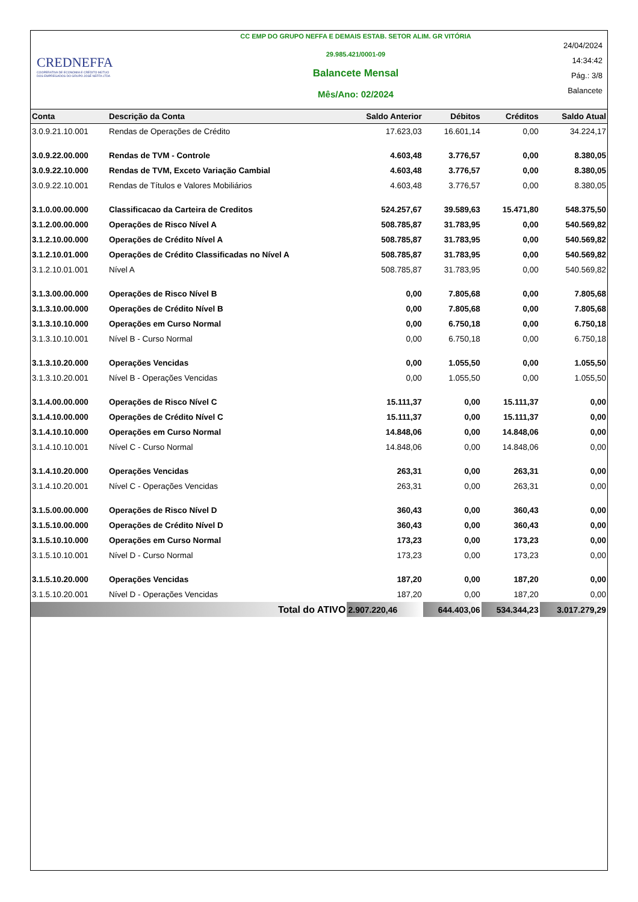CREDNEFFA
COOPERATIVA DE ECONOMIA E CRÉDITO MÚTUO
DOS EMPREGADOS DO GRUPO JOSÉ NEFFA LTDA
CC EMP DO GRUPO NEFFA E DEMAIS ESTAB. SETOR ALIM. GR VITÓRIA
29.985.421/0001-09
Balancete Mensal
Mês/Ano: 02/2024
24/04/2024
14:34:42
Pág.: 3/8
Balancete
| Conta | Descrição da Conta | Saldo Anterior | Débitos | Créditos | Saldo Atual |
| --- | --- | --- | --- | --- | --- |
| 3.0.9.21.10.001 | Rendas de Operações de Crédito | 17.623,03 | 16.601,14 | 0,00 | 34.224,17 |
| 3.0.9.22.00.000 | Rendas de TVM - Controle | 4.603,48 | 3.776,57 | 0,00 | 8.380,05 |
| 3.0.9.22.10.000 | Rendas de TVM, Exceto Variação Cambial | 4.603,48 | 3.776,57 | 0,00 | 8.380,05 |
| 3.0.9.22.10.001 | Rendas de Títulos e Valores Mobiliários | 4.603,48 | 3.776,57 | 0,00 | 8.380,05 |
| 3.1.0.00.00.000 | Classificacao da Carteira de Creditos | 524.257,67 | 39.589,63 | 15.471,80 | 548.375,50 |
| 3.1.2.00.00.000 | Operações de Risco Nível A | 508.785,87 | 31.783,95 | 0,00 | 540.569,82 |
| 3.1.2.10.00.000 | Operações de Crédito Nível A | 508.785,87 | 31.783,95 | 0,00 | 540.569,82 |
| 3.1.2.10.01.000 | Operações de Crédito Classificadas no Nível A | 508.785,87 | 31.783,95 | 0,00 | 540.569,82 |
| 3.1.2.10.01.001 | Nível A | 508.785,87 | 31.783,95 | 0,00 | 540.569,82 |
| 3.1.3.00.00.000 | Operações de Risco Nível B | 0,00 | 7.805,68 | 0,00 | 7.805,68 |
| 3.1.3.10.00.000 | Operações de Crédito Nível B | 0,00 | 7.805,68 | 0,00 | 7.805,68 |
| 3.1.3.10.10.000 | Operações em Curso Normal | 0,00 | 6.750,18 | 0,00 | 6.750,18 |
| 3.1.3.10.10.001 | Nível B - Curso Normal | 0,00 | 6.750,18 | 0,00 | 6.750,18 |
| 3.1.3.10.20.000 | Operações Vencidas | 0,00 | 1.055,50 | 0,00 | 1.055,50 |
| 3.1.3.10.20.001 | Nível B - Operações Vencidas | 0,00 | 1.055,50 | 0,00 | 1.055,50 |
| 3.1.4.00.00.000 | Operações de Risco Nível C | 15.111,37 | 0,00 | 15.111,37 | 0,00 |
| 3.1.4.10.00.000 | Operações de Crédito Nível C | 15.111,37 | 0,00 | 15.111,37 | 0,00 |
| 3.1.4.10.10.000 | Operações em Curso Normal | 14.848,06 | 0,00 | 14.848,06 | 0,00 |
| 3.1.4.10.10.001 | Nível C - Curso Normal | 14.848,06 | 0,00 | 14.848,06 | 0,00 |
| 3.1.4.10.20.000 | Operações Vencidas | 263,31 | 0,00 | 263,31 | 0,00 |
| 3.1.4.10.20.001 | Nível C - Operações Vencidas | 263,31 | 0,00 | 263,31 | 0,00 |
| 3.1.5.00.00.000 | Operações de Risco Nível D | 360,43 | 0,00 | 360,43 | 0,00 |
| 3.1.5.10.00.000 | Operações de Crédito Nível D | 360,43 | 0,00 | 360,43 | 0,00 |
| 3.1.5.10.10.000 | Operações em Curso Normal | 173,23 | 0,00 | 173,23 | 0,00 |
| 3.1.5.10.10.001 | Nível D - Curso Normal | 173,23 | 0,00 | 173,23 | 0,00 |
| 3.1.5.10.20.000 | Operações Vencidas | 187,20 | 0,00 | 187,20 | 0,00 |
| 3.1.5.10.20.001 | Nível D - Operações Vencidas | 187,20 | 0,00 | 187,20 | 0,00 |
| Total do ATIVO | | 2.907.220,46 | 644.403,06 | 534.344,23 | 3.017.279,29 |